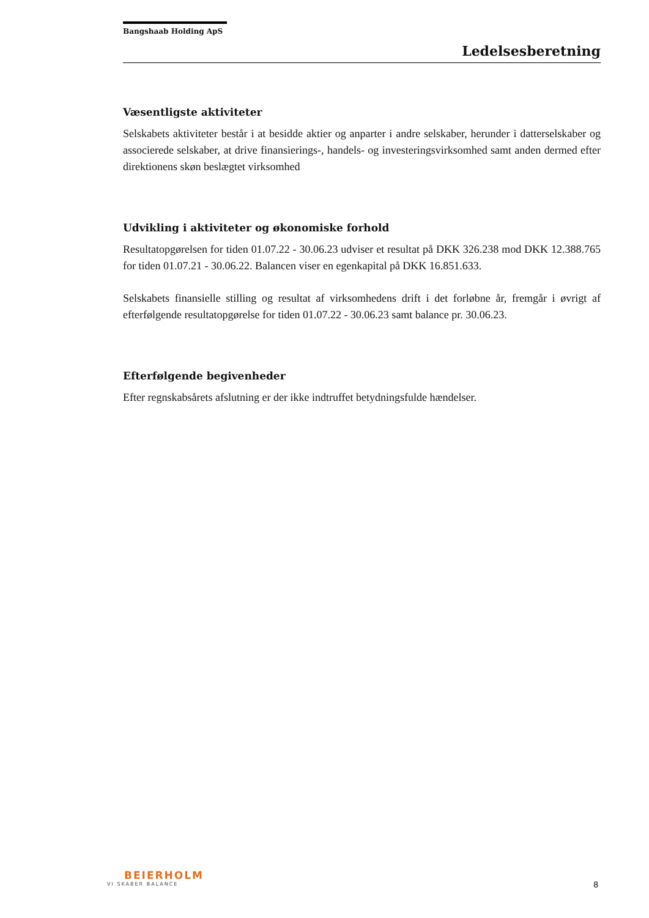Bangshaab Holding ApS
Ledelsesberetning
Væsentligste aktiviteter
Selskabets aktiviteter består i at besidde aktier og anparter i andre selskaber, herunder i datterselskaber og associerede selskaber, at drive finansierings-, handels- og investeringsvirksomhed samt anden dermed efter direktionens skøn beslægtet virksomhed
Udvikling i aktiviteter og økonomiske forhold
Resultatopgørelsen for tiden 01.07.22 - 30.06.23 udviser et resultat på DKK 326.238 mod DKK 12.388.765 for tiden 01.07.21 - 30.06.22. Balancen viser en egenkapital på DKK 16.851.633.
Selskabets finansielle stilling og resultat af virksomhedens drift i det forløbne år, fremgår i øvrigt af efterfølgende resultatopgørelse for tiden 01.07.22 - 30.06.23 samt balance pr. 30.06.23.
Efterfølgende begivenheder
Efter regnskabsårets afslutning er der ikke indtruffet betydningsfulde hændelser.
BEIERHOLM
VI SKABER BALANCE
8